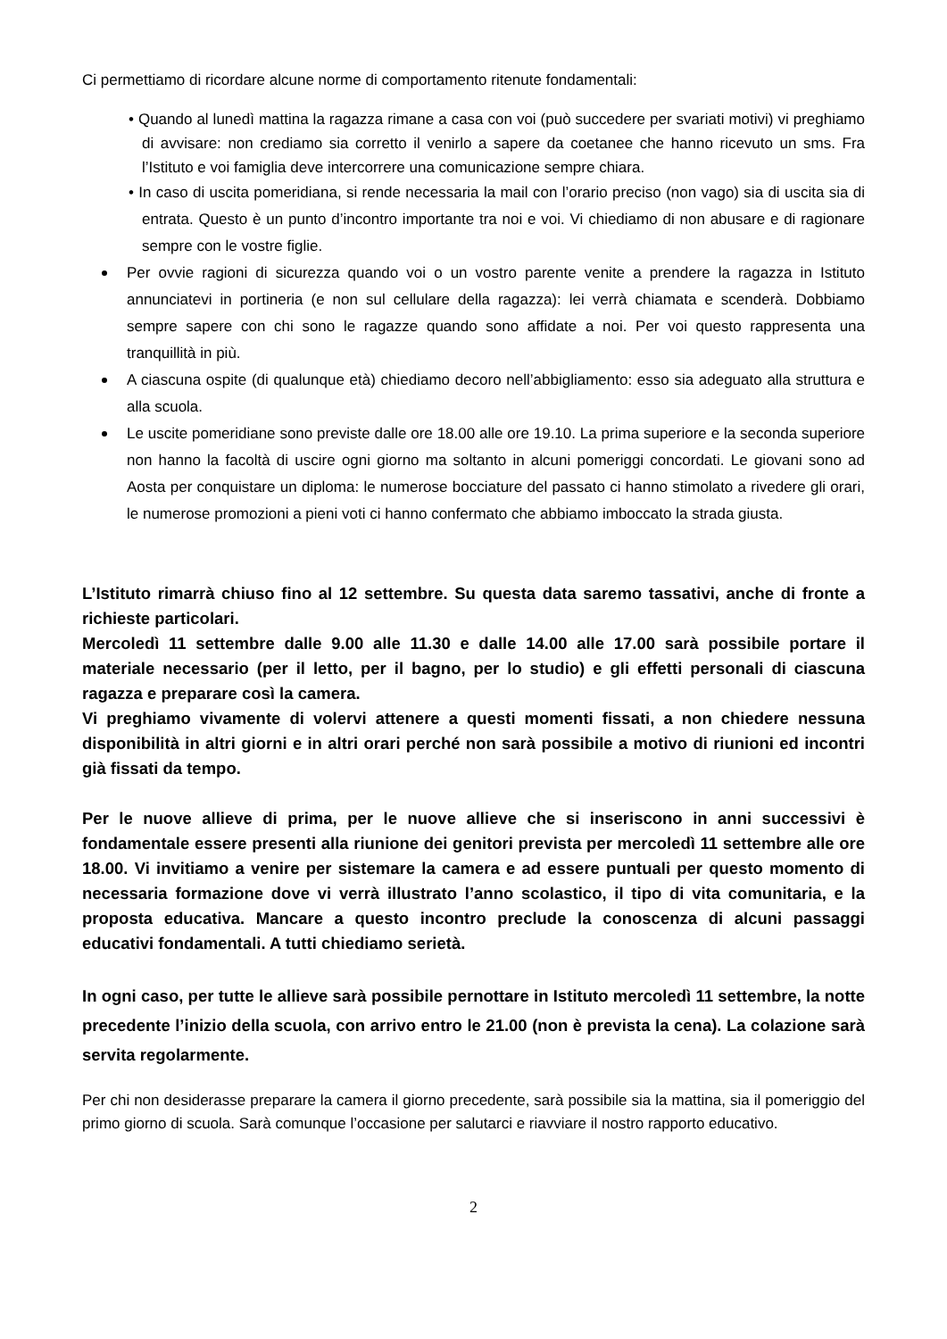Ci permettiamo di ricordare alcune norme di comportamento ritenute fondamentali:
• Quando al lunedì mattina la ragazza rimane a casa con voi (può succedere per svariati motivi) vi preghiamo di avvisare: non crediamo sia corretto il venirlo a sapere da coetanee che hanno ricevuto un sms. Fra l’Istituto e voi famiglia deve intercorrere una comunicazione sempre chiara.
• In caso di uscita pomeridiana, si rende necessaria la mail con l’orario preciso (non vago) sia di uscita sia di entrata. Questo è un punto d’incontro importante tra noi e voi. Vi chiediamo di non abusare e di ragionare sempre con le vostre figlie.
Per ovvie ragioni di sicurezza quando voi o un vostro parente venite a prendere la ragazza in Istituto annunciatevi in portineria (e non sul cellulare della ragazza): lei verrà chiamata e scenderà. Dobbiamo sempre sapere con chi sono le ragazze quando sono affidate a noi. Per voi questo rappresenta una tranquillità in più.
A ciascuna ospite (di qualunque età) chiediamo decoro nell’abbigliamento: esso sia adeguato alla struttura e alla scuola.
Le uscite pomeridiane sono previste dalle ore 18.00 alle ore 19.10. La prima superiore e la seconda superiore non hanno la facoltà di uscire ogni giorno ma soltanto in alcuni pomeriggi concordati. Le giovani sono ad Aosta per conquistare un diploma: le numerose bocciature del passato ci hanno stimolato a rivedere gli orari, le numerose promozioni a pieni voti ci hanno confermato che abbiamo imboccato la strada giusta.
L’Istituto rimarrà chiuso fino al 12 settembre. Su questa data saremo tassativi, anche di fronte a richieste particolari.
Mercoledì 11 settembre dalle 9.00 alle 11.30 e dalle 14.00 alle 17.00 sarà possibile portare il materiale necessario (per il letto, per il bagno, per lo studio) e gli effetti personali di ciascuna ragazza e preparare così la camera.
Vi preghiamo vivamente di volervi attenere a questi momenti fissati, a non chiedere nessuna disponibilità in altri giorni e in altri orari perché non sarà possibile a motivo di riunioni ed incontri già fissati da tempo.
Per le nuove allieve di prima, per le nuove allieve che si inseriscono in anni successivi è fondamentale essere presenti alla riunione dei genitori prevista per mercoledì 11 settembre alle ore 18.00. Vi invitiamo a venire per sistemare la camera e ad essere puntuali per questo momento di necessaria formazione dove vi verrà illustrato l’anno scolastico, il tipo di vita comunitaria, e la proposta educativa. Mancare a questo incontro preclude la conoscenza di alcuni passaggi educativi fondamentali. A tutti chiediamo serietà.
In ogni caso, per tutte le allieve sarà possibile pernottare in Istituto mercoledì 11 settembre, la notte precedente l’inizio della scuola, con arrivo entro le 21.00 (non è prevista la cena). La colazione sarà servita regolarmente.
Per chi non desiderasse preparare la camera il giorno precedente, sarà possibile sia la mattina, sia il pomeriggio del primo giorno di scuola. Sarà comunque l’occasione per salutarci e riavviare il nostro rapporto educativo.
2